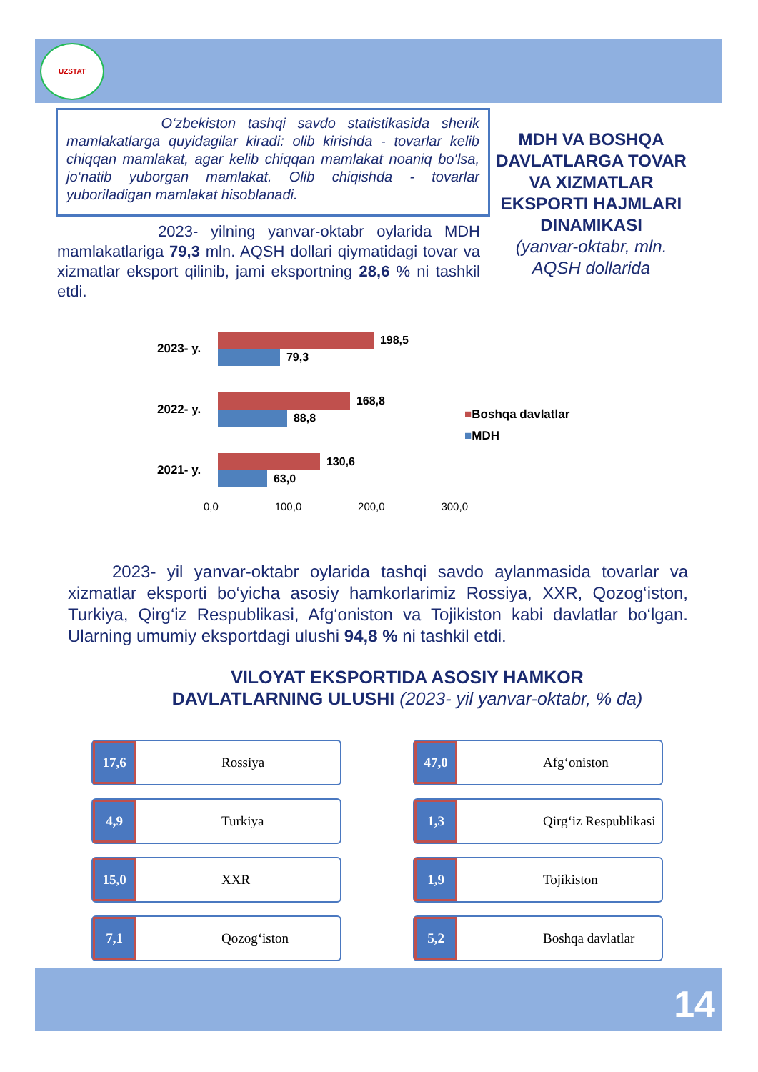UZSTAT
O‘zbekiston tashqi savdo statistikasida sherik mamlakatlarga quyidagilar kiradi: olib kirishda - tovarlar kelib chiqqan mamlakat, agar kelib chiqqan mamlakat noaniq bo‘lsa, jo‘natib yuborgan mamlakat. Olib chiqishda - tovarlar yuboriladigan mamlakat hisoblanadi.
2023- yilning yanvar-oktabr oylarida MDH mamlakatlariga 79,3 mln. AQSH dollari qiymatidagi tovar va xizmatlar eksport qilinib, jami eksportning 28,6 % ni tashkil etdi.
MDH VA BOSHQA DAVLATLARGA TOVAR VA XIZMATLAR EKSPORTI HAJMLARI DINAMIKASI
(yanvar-oktabr, mln. AQSH dollarida
2023- y.
198,5
79,3
2022- y.
168,8
88,8
2021- y.
130,6
63,0
0,0 100,0 200,0 300,0
■Boshqa davlatlar
■MDH
2023- yil yanvar-oktabr oylarida tashqi savdo aylanmasida tovarlar va xizmatlar eksporti bo‘yicha asosiy hamkorlarimiz Rossiya, XXR, Qozog‘iston, Turkiya, Qirg‘iz Respublikasi, Afg‘oniston va Tojikiston kabi davlatlar bo‘lgan. Ularning umumiy eksportdagi ulushi 94,8 % ni tashkil etdi.
VILOYAT EKSPORTIDA ASOSIY HAMKOR DAVLATLARNING ULUSHI (2023- yil yanvar-oktabr, % da)
17,6
Rossiya
47,0
Afg‘oniston
4,9
Turkiya
1,3
Qirg‘iz Respublikasi
15,0
XXR
1,9
Tojikiston
7,1
Qozog‘iston
5,2
Boshqa davlatlar
14